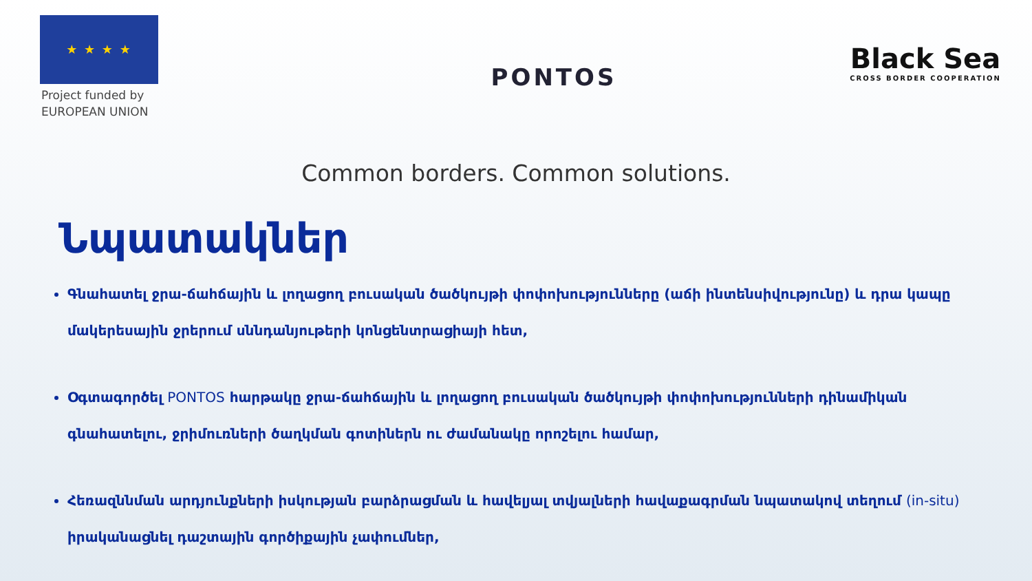★ ★ ★ ★
Project funded by
EUROPEAN UNION
PONTOS
Black Sea
CROSS BORDER COOPERATION
Common borders. Common solutions.
Նպատակներ
Գնահատել ջրա-ճահճային և լողացող բուսական ծածկույթի փոփոխությունները (աճի ինտենսիվությունը) և դրա կապը մակերեսային ջրերում սննդանյութերի կոնցենտրացիայի հետ,
Օգտագործել PONTOS հարթակը ջրա-ճահճային և լողացող բուսական ծածկույթի փոփոխությունների դինամիկան գնահատելու, ջրիմուռների ծաղկման գոտիներն ու ժամանակը որոշելու համար,
Հեռազննման արդյունքների իսկության բարձրացման և հավելյալ տվյալների հավաքագրման նպատակով տեղում (in-situ) իրականացնել դաշտային գործիքային չափումներ,